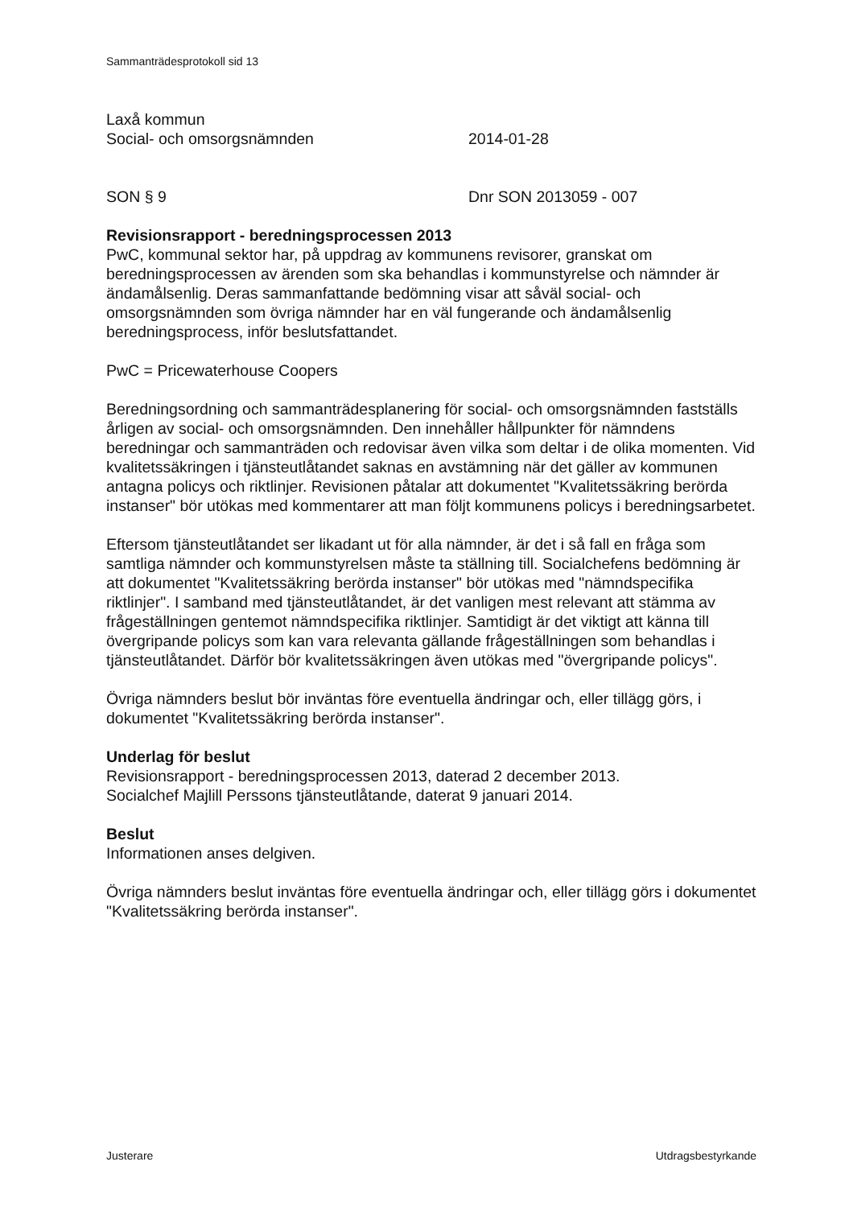Sammanträdesprotokoll sid 13
Laxå kommun
Social- och omsorgsnämnden 2014-01-28
SON § 9 Dnr SON 2013059 - 007
Revisionsrapport - beredningsprocessen 2013
PwC, kommunal sektor har, på uppdrag av kommunens revisorer, granskat om beredningsprocessen av ärenden som ska behandlas i kommunstyrelse och nämnder är ändamålsenlig. Deras sammanfattande bedömning visar att såväl social- och omsorgsnämnden som övriga nämnder har en väl fungerande och ändamålsenlig beredningsprocess, inför beslutsfattandet.
PwC = Pricewaterhouse Coopers
Beredningsordning och sammanträdesplanering för social- och omsorgsnämnden fastställs årligen av social- och omsorgsnämnden. Den innehåller hållpunkter för nämndens beredningar och sammanträden och redovisar även vilka som deltar i de olika momenten. Vid kvalitetssäkringen i tjänsteutlåtandet saknas en avstämning när det gäller av kommunen antagna policys och riktlinjer. Revisionen påtalar att dokumentet "Kvalitetssäkring berörda instanser" bör utökas med kommentarer att man följt kommunens policys i beredningsarbetet.
Eftersom tjänsteutlåtandet ser likadant ut för alla nämnder, är det i så fall en fråga som samtliga nämnder och kommunstyrelsen måste ta ställning till. Socialchefens bedömning är att dokumentet "Kvalitetssäkring berörda instanser" bör utökas med "nämndspecifika riktlinjer". I samband med tjänsteutlåtandet, är det vanligen mest relevant att stämma av frågeställningen gentemot nämndspecifika riktlinjer. Samtidigt är det viktigt att känna till övergripande policys som kan vara relevanta gällande frågeställningen som behandlas i tjänsteutlåtandet. Därför bör kvalitetssäkringen även utökas med "övergripande policys".
Övriga nämnders beslut bör inväntas före eventuella ändringar och, eller tillägg görs, i dokumentet "Kvalitetssäkring berörda instanser".
Underlag för beslut
Revisionsrapport - beredningsprocessen 2013, daterad 2 december 2013.
Socialchef Majlill Perssons tjänsteutlåtande, daterat 9 januari 2014.
Beslut
Informationen anses delgiven.
Övriga nämnders beslut inväntas före eventuella ändringar och, eller tillägg görs i dokumentet "Kvalitetssäkring berörda instanser".
Justerare Utdragsbestyrkande